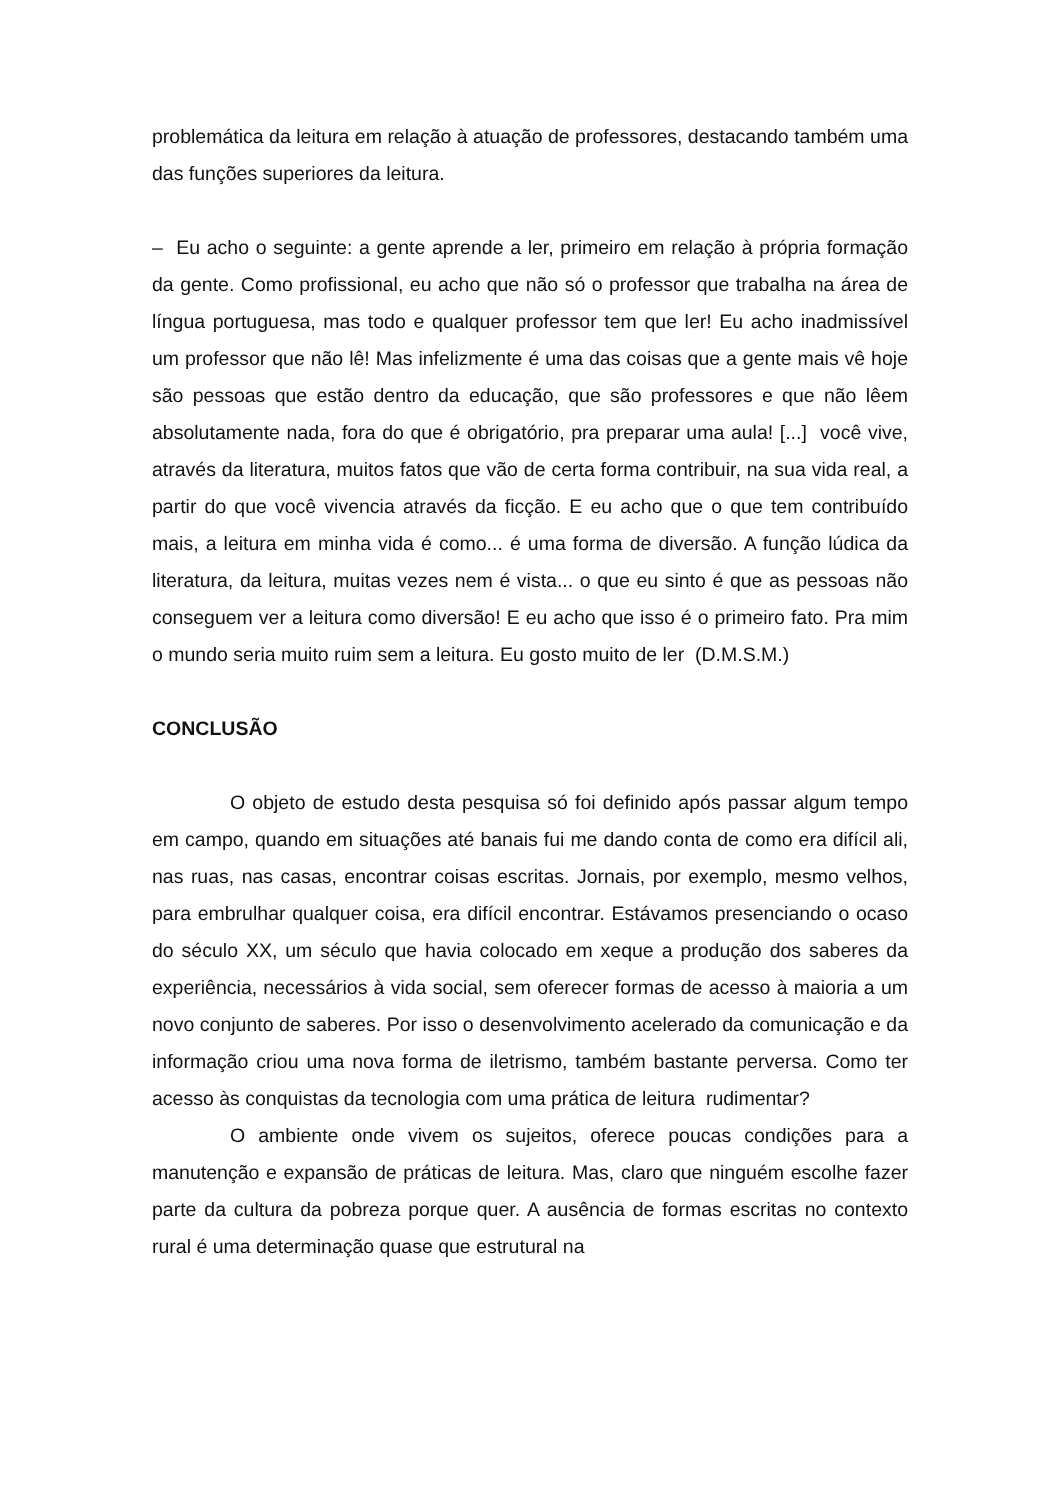problemática da leitura em relação à atuação de professores, destacando também uma das funções superiores da leitura.
– Eu acho o seguinte: a gente aprende a ler, primeiro em relação à própria formação da gente. Como profissional, eu acho que não só o professor que trabalha na área de língua portuguesa, mas todo e qualquer professor tem que ler! Eu acho inadmissível um professor que não lê! Mas infelizmente é uma das coisas que a gente mais vê hoje são pessoas que estão dentro da educação, que são professores e que não lêem absolutamente nada, fora do que é obrigatório, pra preparar uma aula! [...] você vive, através da literatura, muitos fatos que vão de certa forma contribuir, na sua vida real, a partir do que você vivencia através da ficção. E eu acho que o que tem contribuído mais, a leitura em minha vida é como... é uma forma de diversão. A função lúdica da literatura, da leitura, muitas vezes nem é vista... o que eu sinto é que as pessoas não conseguem ver a leitura como diversão! E eu acho que isso é o primeiro fato. Pra mim o mundo seria muito ruim sem a leitura. Eu gosto muito de ler (D.M.S.M.)
CONCLUSÃO
O objeto de estudo desta pesquisa só foi definido após passar algum tempo em campo, quando em situações até banais fui me dando conta de como era difícil ali, nas ruas, nas casas, encontrar coisas escritas. Jornais, por exemplo, mesmo velhos, para embrulhar qualquer coisa, era difícil encontrar. Estávamos presenciando o ocaso do século XX, um século que havia colocado em xeque a produção dos saberes da experiência, necessários à vida social, sem oferecer formas de acesso à maioria a um novo conjunto de saberes. Por isso o desenvolvimento acelerado da comunicação e da informação criou uma nova forma de iletrismo, também bastante perversa. Como ter acesso às conquistas da tecnologia com uma prática de leitura rudimentar?
O ambiente onde vivem os sujeitos, oferece poucas condições para a manutenção e expansão de práticas de leitura. Mas, claro que ninguém escolhe fazer parte da cultura da pobreza porque quer. A ausência de formas escritas no contexto rural é uma determinação quase que estrutural na